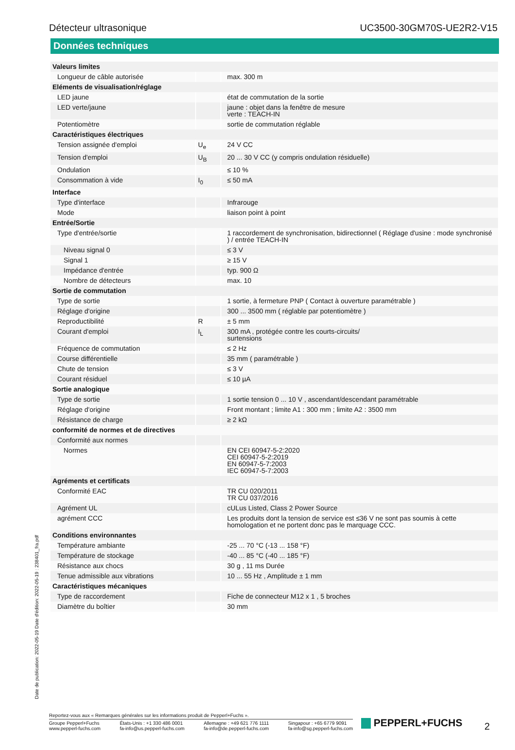Détecteur ultrasonique UC3500-30GM70S-UE2R2-V15
Données techniques
| Valeurs limites | | |
| Longueur de câble autorisée | | max. 300 m |
| Eléments de visualisation/réglage | | |
| LED jaune | | état de commutation de la sortie |
| LED verte/jaune | | jaune : objet dans la fenêtre de mesure verte : TEACH-IN |
| Potentiomètre | | sortie de commutation réglable |
| Caractéristiques électriques | | |
| Tension assignée d'emploi | U<sub>e</sub> | 24 V CC |
| Tension d'emploi | U<sub>B</sub> | 20 ... 30 V CC (y compris ondulation résiduelle) |
| Ondulation | | ≤ 10 % |
| Consommation à vide | I<sub>0</sub> | ≤ 50 mA |
| Interface | | |
| Type d'interface | | Infrarouge |
| Mode | | liaison point à point |
| Entrée/Sortie | | |
| Type d'entrée/sortie | | 1 raccordement de synchronisation, bidirectionnel ( Réglage d'usine : mode synchronisé ) / entrée TEACH-IN |
| Niveau signal 0 | | ≤ 3 V |
| Signal 1 | | ≥ 15 V |
| Impédance d'entrée | | typ. 900 Ω |
| Nombre de détecteurs | | max. 10 |
| Sortie de commutation | | |
| Type de sortie | | 1 sortie, à fermeture PNP ( Contact à ouverture paramétrable ) |
| Réglage d'origine | | 300 ... 3500 mm ( réglable par potentiomètre ) |
| Reproductibilité | R | ± 5 mm |
| Courant d'emploi | I<sub>L</sub> | 300 mA , protégée contre les courts-circuits/ surtensions |
| Fréquence de commutation | | ≤ 2 Hz |
| Course différentielle | | 35 mm ( paramétrable ) |
| Chute de tension | | ≤ 3 V |
| Courant résiduel | | ≤ 10 µA |
| Sortie analogique | | |
| Type de sortie | | 1 sortie tension 0 ... 10 V , ascendant/descendant paramétrable |
| Réglage d'origine | | Front montant ; limite A1 : 300 mm ; limite A2 : 3500 mm |
| Résistance de charge | | ≥ 2 kΩ |
| conformité de normes et de directives | | |
| Conformité aux normes | | |
| Normes | | EN CEI 60947-5-2:2020 CEI 60947-5-2:2019 EN 60947-5-7:2003 IEC 60947-5-7:2003 |
| Agréments et certificats | | |
| Conformité EAC | | TR CU 020/2011 TR CU 037/2016 |
| Agrément UL | | cULus Listed, Class 2 Power Source |
| agrément CCC | | Les produits dont la tension de service est ≤36 V ne sont pas soumis à cette homologation et ne portent donc pas le marquage CCC. |
| Conditions environnantes | | |
| Température ambiante | | -25 ... 70 °C (-13 ... 158 °F) |
| Température de stockage | | -40 ... 85 °C (-40 ... 185 °F) |
| Résistance aux chocs | | 30 g , 11 ms Durée |
| Tenue admissible aux vibrations | | 10 ... 55 Hz , Amplitude ± 1 mm |
| Caractéristiques mécaniques | | |
| Type de raccordement | | Fiche de connecteur M12 x 1 , 5 broches |
| Diamètre du boîtier | | 30 mm |
Date de publication: 2022-05-19 Date d'édition: 2022-05-19 : 238401_fra.pdf
Reportez-vous aux « Remarques générales sur les informations produit de Pepperl+Fuchs ».
Groupe Pepperl+Fuchs
www.pepperl-fuchs.com États-Unis : +1 330 486 0001
fa-info@us.pepperl-fuchs.com Allemagne : +49 621 776 1111
fa-info@de.pepperl-fuchs.com Singapour : +65 6779 9091
fa-info@sg.pepperl-fuchs.com
PEPPERL+FUCHS 2